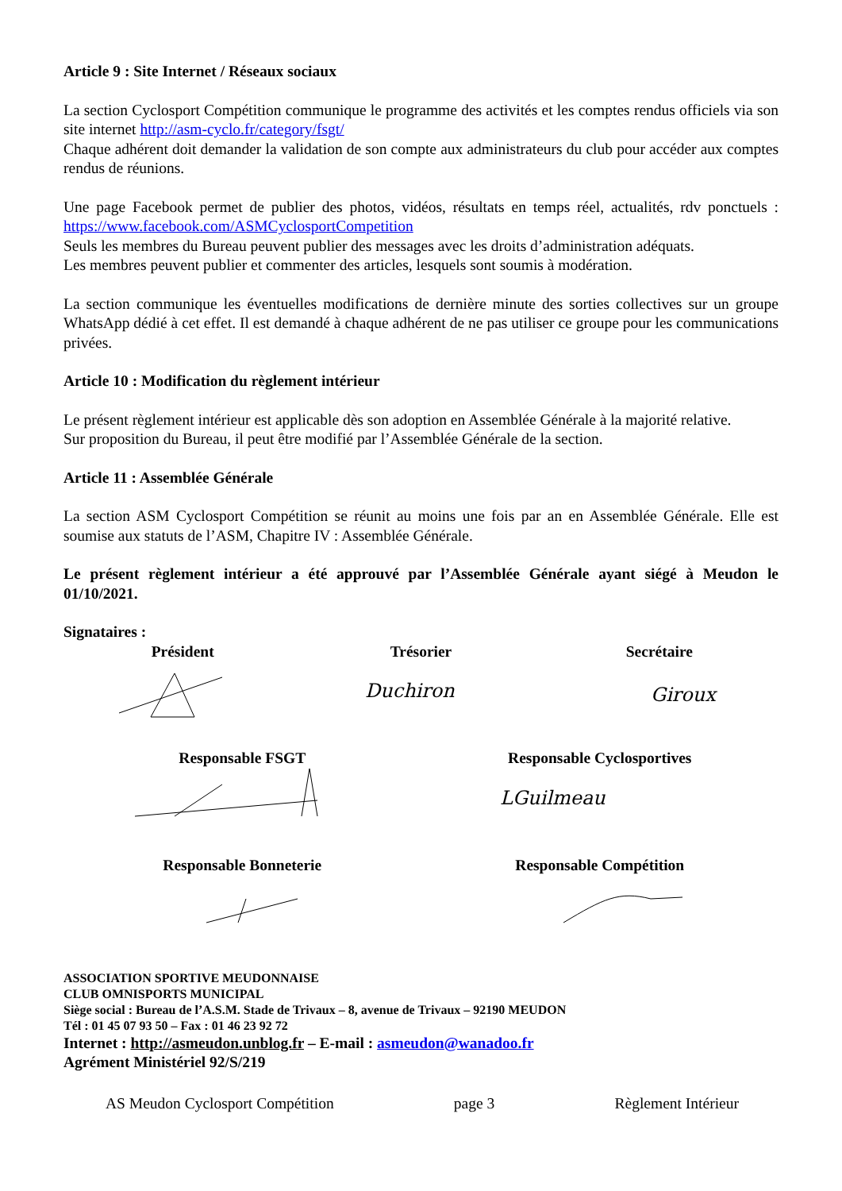Article 9 : Site Internet / Réseaux sociaux
La section Cyclosport Compétition communique le programme des activités et les comptes rendus officiels via son site internet http://asm-cyclo.fr/category/fsgt/
Chaque adhérent doit demander la validation de son compte aux administrateurs du club pour accéder aux comptes rendus de réunions.
Une page Facebook permet de publier des photos, vidéos, résultats en temps réel, actualités, rdv ponctuels : https://www.facebook.com/ASMCyclosportCompetition
Seuls les membres du Bureau peuvent publier des messages avec les droits d’administration adéquats.
Les membres peuvent publier et commenter des articles, lesquels sont soumis à modération.
La section communique les éventuelles modifications de dernière minute des sorties collectives sur un groupe WhatsApp dédié à cet effet. Il est demandé à chaque adhérent de ne pas utiliser ce groupe pour les communications privées.
Article 10 : Modification du règlement intérieur
Le présent règlement intérieur est applicable dès son adoption en Assemblée Générale à la majorité relative.
Sur proposition du Bureau, il peut être modifié par l’Assemblée Générale de la section.
Article 11 : Assemblée Générale
La section ASM Cyclosport Compétition se réunit au moins une fois par an en Assemblée Générale. Elle est soumise aux statuts de l’ASM, Chapitre IV : Assemblée Générale.
Le présent règlement intérieur a été approuvé par l’Assemblée Générale ayant siégé à Meudon le 01/10/2021.
Signataires :
Président Trésorier Secrétaire
Duchiron
Giroux
Responsable FSGT Responsable Cyclosportives
LGuilmeau
Responsable Bonneterie Responsable Compétition
ASSOCIATION SPORTIVE MEUDONNAISE
CLUB OMNISPORTS MUNICIPAL
Siège social : Bureau de l’A.S.M. Stade de Trivaux – 8, avenue de Trivaux – 92190 MEUDON
Tél : 01 45 07 93 50 – Fax : 01 46 23 92 72
Internet : http://asmeudon.unblog.fr – E-mail : asmeudon@wanadoo.fr
Agrément Ministériel 92/S/219
AS Meudon Cyclosport Compétition page 3 Règlement Intérieur